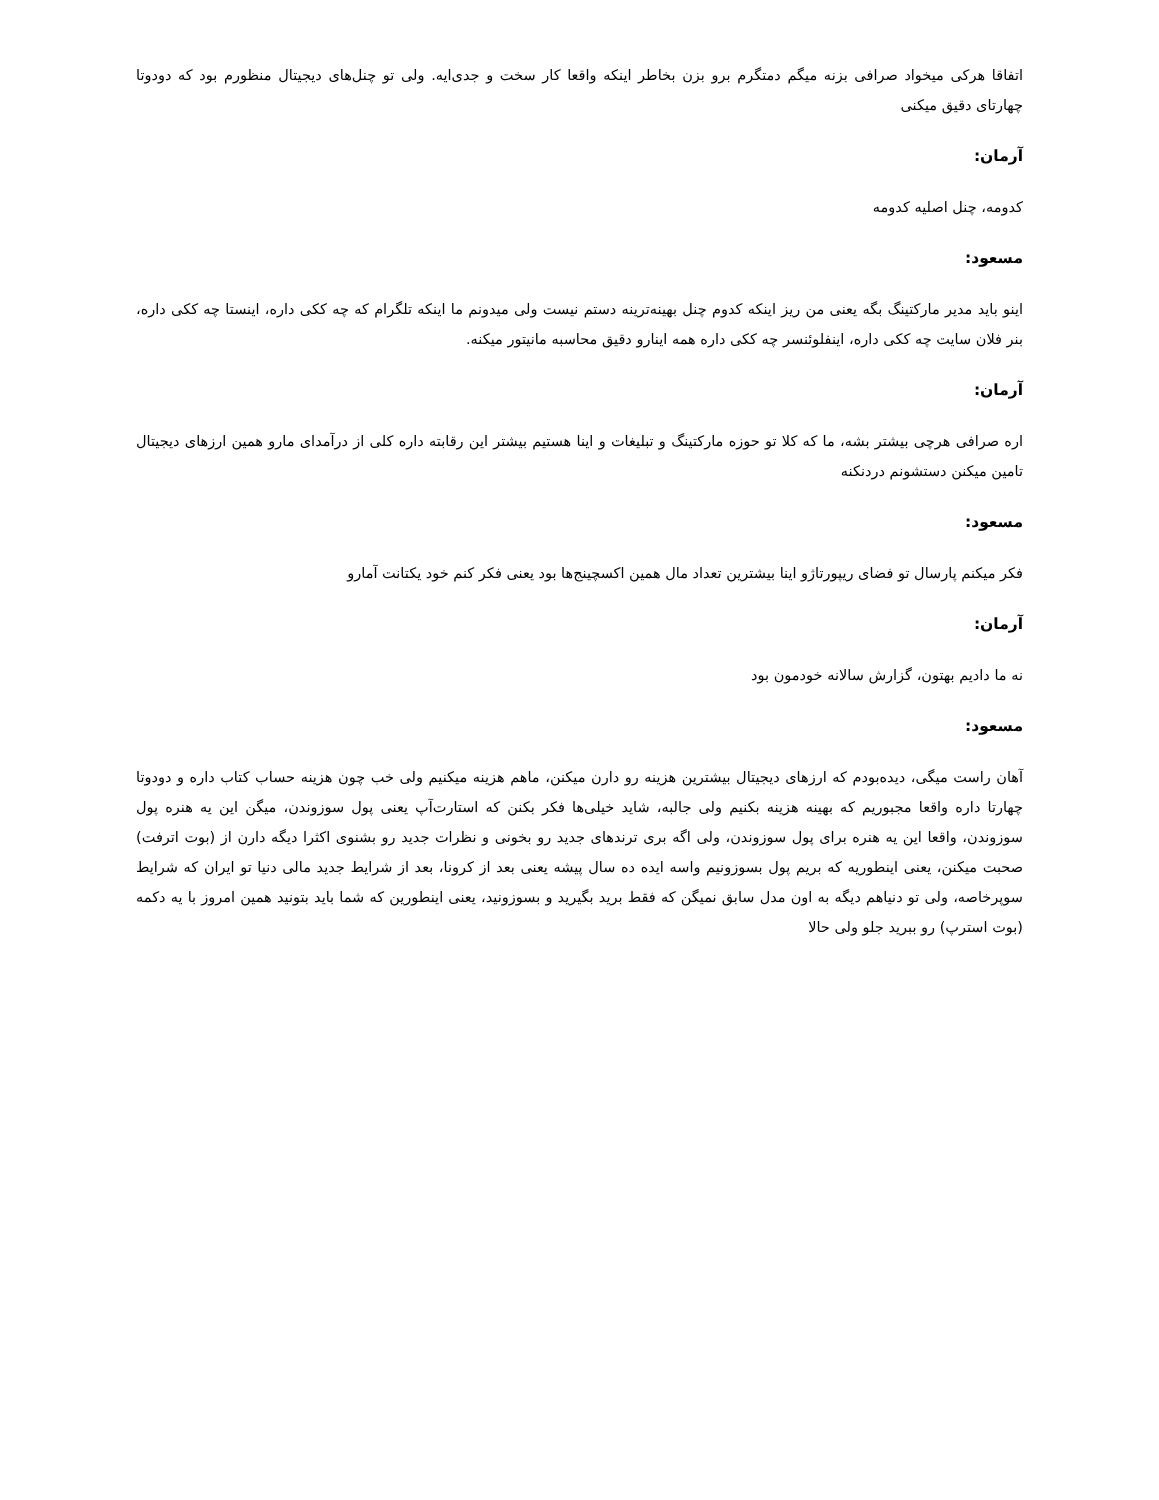اتفاقا هرکی میخواد صرافی بزنه میگم دمتگرم برو بزن بخاطر اینکه واقعا کار سخت و جدی‌ایه. ولی تو چنل‌های دیجیتال منظورم بود که دودوتا چهارتای دقیق میکنی
آرمان:
کدومه، چنل اصلیه کدومه
مسعود:
اینو باید مدیر مارکتینگ بگه یعنی من ریز اینکه کدوم چنل بهینه‌ترینه دستم نیست ولی میدونم ما اینکه تلگرام که چه ککی داره، اینستا چه ککی داره، بنر فلان سایت چه ککی داره، اینفلوئنسر چه ککی داره همه اینارو دقیق محاسبه مانیتور میکنه.
آرمان:
اره صرافی هرچی بیشتر بشه، ما که کلا تو حوزه مارکتینگ و تبلیغات و اینا هستیم بیشتر این رقابته داره کلی از درآمدای مارو همین ارزهای دیجیتال تامین میکنن دستشونم دردنکنه
مسعود:
فکر میکنم پارسال تو فضای ریپورتاژو اینا بیشترین تعداد مال همین اکسچینج‌ها بود یعنی فکر کنم خود یکتانت آمارو
آرمان:
نه ما دادیم بهتون، گزارش سالانه خودمون بود
مسعود:
آهان راست میگی، دیده‌بودم که ارزهای دیجیتال بیشترین هزینه رو دارن میکنن، ماهم هزینه میکنیم ولی خب چون هزینه حساب کتاب داره و دودوتا چهارتا داره واقعا مجبوریم که بهینه هزینه بکنیم ولی جالبه، شاید خیلی‌ها فکر بکنن که استارت‌آپ یعنی پول سوزوندن، میگن این یه هنره پول سوزوندن، واقعا این یه هنره برای پول سوزوندن، ولی اگه بری ترندهای جدید رو بخونی و نظرات جدید رو بشنوی اکثرا دیگه دارن از (بوت اترفت) صحبت میکنن، یعنی اینطوریه که بریم پول بسوزونیم واسه ایده ده سال پیشه یعنی بعد از کرونا، بعد از شرایط جدید مالی دنیا تو ایران که شرایط سوپرخاصه، ولی تو دنیاهم دیگه به اون مدل سابق نمیگن که فقط برید بگیرید و بسوزونید، یعنی اینطورین که شما باید بتونید همین امروز با یه دکمه (بوت استرپ) رو ببرید جلو ولی حالا